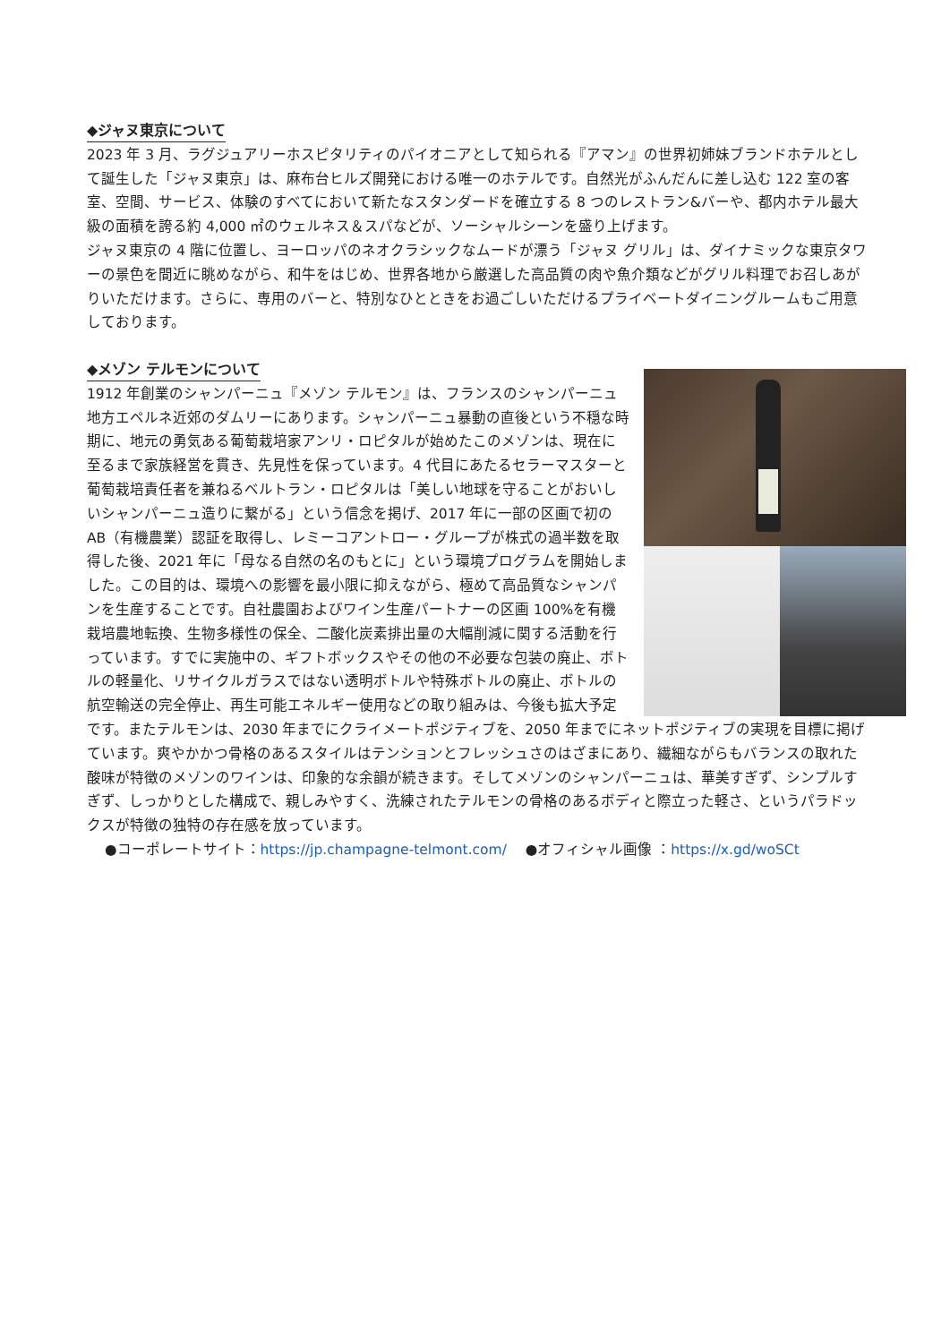◆ジャヌ東京について
2023 年 3 月、ラグジュアリーホスピタリティのパイオニアとして知られる『アマン』の世界初姉妹ブランドホテルとして誕生した「ジャヌ東京」は、麻布台ヒルズ開発における唯一のホテルです。自然光がふんだんに差し込む 122 室の客室、空間、サービス、体験のすべてにおいて新たなスタンダードを確立する 8 つのレストラン&バーや、都内ホテル最大級の面積を誇る約 4,000 ㎡のウェルネス＆スパなどが、ソーシャルシーンを盛り上げます。
ジャヌ東京の 4 階に位置し、ヨーロッパのネオクラシックなムードが漂う「ジャヌ グリル」は、ダイナミックな東京タワーの景色を間近に眺めながら、和牛をはじめ、世界各地から厳選した高品質の肉や魚介類などがグリル料理でお召しあがりいただけます。さらに、専用のバーと、特別なひとときをお過ごしいただけるプライベートダイニングルームもご用意しております。
◆メゾン テルモンについて
1912 年創業のシャンパーニュ『メゾン テルモン』は、フランスのシャンパーニュ地方エペルネ近郊のダムリーにあります。シャンパーニュ暴動の直後という不穏な時期に、地元の勇気ある葡萄栽培家アンリ・ロピタルが始めたこのメゾンは、現在に至るまで家族経営を貫き、先見性を保っています。4 代目にあたるセラーマスターと葡萄栽培責任者を兼ねるベルトラン・ロピタルは「美しい地球を守ることがおいしいシャンパーニュ造りに繋がる」という信念を掲げ、2017 年に一部の区画で初の AB（有機農業）認証を取得し、レミーコアントロー・グループが株式の過半数を取得した後、2021 年に「母なる自然の名のもとに」という環境プログラムを開始しました。この目的は、環境への影響を最小限に抑えながら、極めて高品質なシャンパンを生産することです。自社農園およびワイン生産パートナーの区画 100%を有機栽培農地転換、生物多様性の保全、二酸化炭素排出量の大幅削減に関する活動を行っています。すでに実施中の、ギフトボックスやその他の不必要な包装の廃止、ボトルの軽量化、リサイクルガラスではない透明ボトルや特殊ボトルの廃止、ボトルの航空輸送の完全停止、再生可能エネルギー使用などの取り組みは、今後も拡大予定です。またテルモンは、2030 年までにクライメートポジティブを、2050 年までにネットポジティブの実現を目標に掲げています。爽やかかつ骨格のあるスタイルはテンションとフレッシュさのはざまにあり、繊細ながらもバランスの取れた酸味が特徴のメゾンのワインは、印象的な余韻が続きます。そしてメゾンのシャンパーニュは、華美すぎず、シンプルすぎず、しっかりとした構成で、親しみやすく、洗練されたテルモンの骨格のあるボディと際立った軽さ、というパラドックスが特徴の独特の存在感を放っています。
●コーポレートサイト：https://jp.champagne-telmont.com/ 　●オフィシャル画像 ：https://x.gd/woSCt